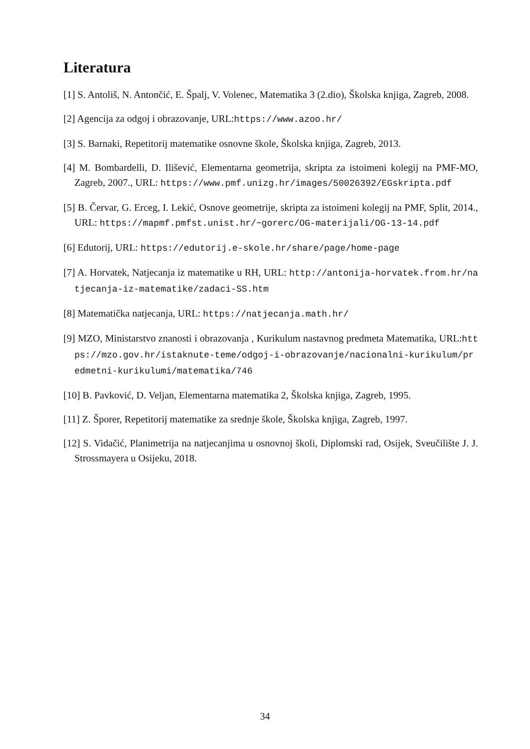Literatura
[1] S. Antoliš, N. Antončić, E. Špalj, V. Volenec, Matematika 3 (2.dio), Školska knjiga, Zagreb, 2008.
[2] Agencija za odgoj i obrazovanje, URL:https://www.azoo.hr/
[3] S. Barnaki, Repetitorij matematike osnovne škole, Školska knjiga, Zagreb, 2013.
[4] M. Bombardelli, D. Ilišević, Elementarna geometrija, skripta za istoimeni kolegij na PMF-MO, Zagreb, 2007., URL: https://www.pmf.unizg.hr/images/50026392/EGskripta.pdf
[5] B. Červar, G. Erceg, I. Lekić, Osnove geometrije, skripta za istoimeni kolegij na PMF, Split, 2014., URL: https://mapmf.pmfst.unist.hr/~gorerc/OG-materijali/OG-13-14.pdf
[6] Edutorij, URL: https://edutorij.e-skole.hr/share/page/home-page
[7] A. Horvatek, Natjecanja iz matematike u RH, URL: http://antonija-horvatek.from.hr/natjecanja-iz-matematike/zadaci-SS.htm
[8] Matematička natjecanja, URL: https://natjecanja.math.hr/
[9] MZO, Ministarstvo znanosti i obrazovanja , Kurikulum nastavnog predmeta Matematika, URL:https://mzo.gov.hr/istaknute-teme/odgoj-i-obrazovanje/nacionalni-kurikulum/predmetni-kurikulumi/matematika/746
[10] B. Pavković, D. Veljan, Elementarna matematika 2, Školska knjiga, Zagreb, 1995.
[11] Z. Šporer, Repetitorij matematike za srednje škole, Školska knjiga, Zagreb, 1997.
[12] S. Vidačić, Planimetrija na natjecanjima u osnovnoj školi, Diplomski rad, Osijek, Sveučilište J. J. Strossmayera u Osijeku, 2018.
34